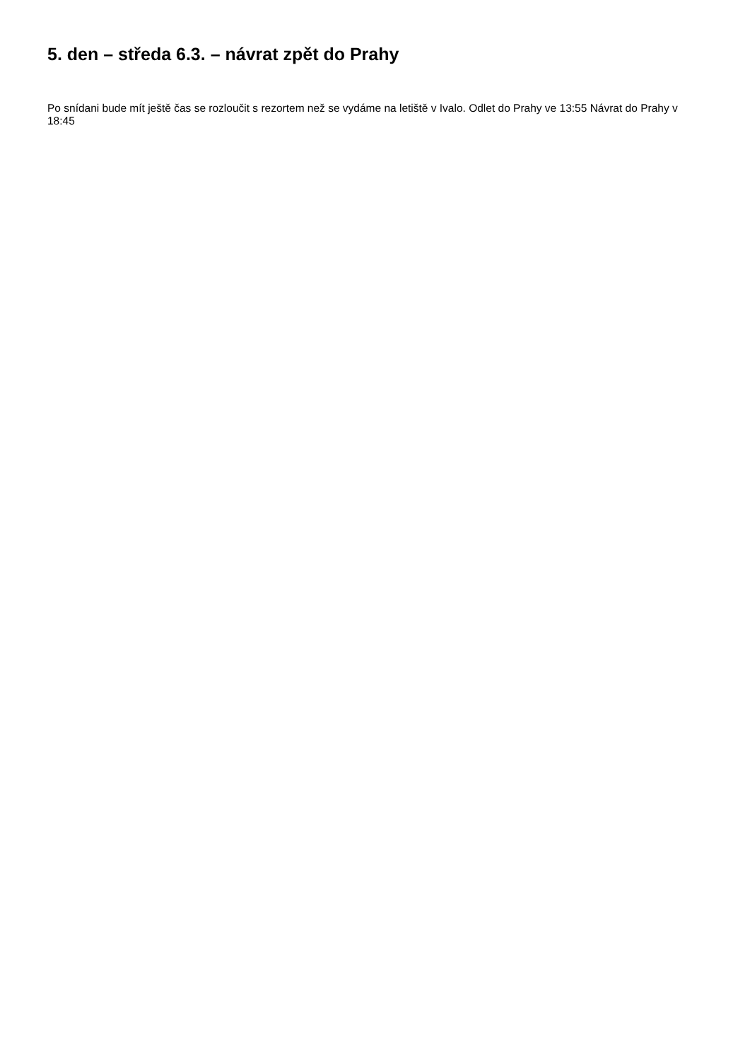5. den – středa 6.3. – návrat zpět do Prahy
Po snídani bude mít ještě čas se rozloučit s rezortem než se vydáme na letiště v Ivalo. Odlet do Prahy ve 13:55 Návrat do Prahy v 18:45